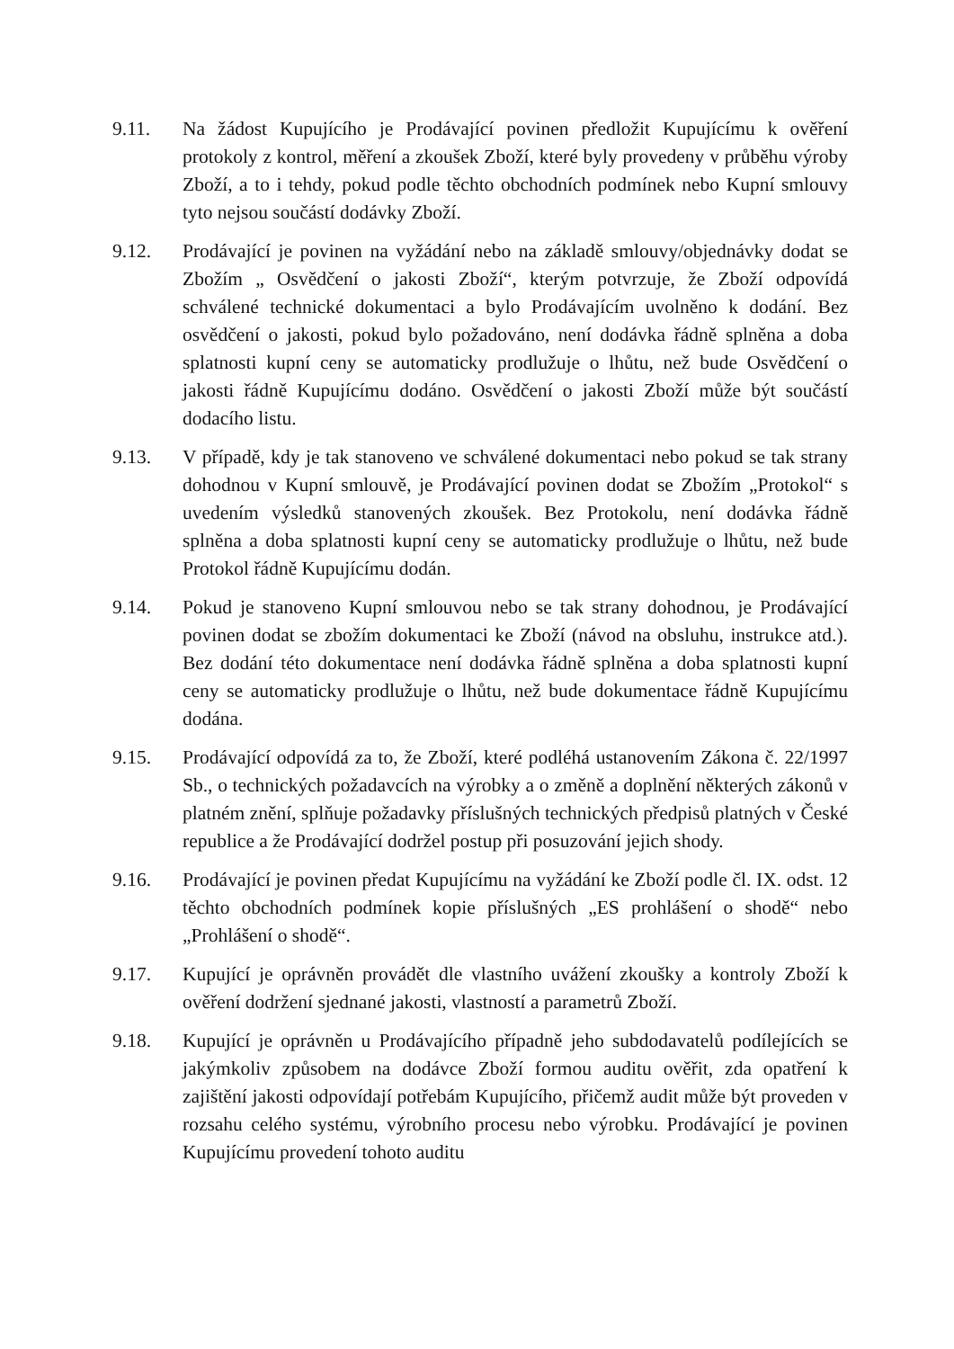9.11. Na žádost Kupujícího je Prodávající povinen předložit Kupujícímu k ověření protokoly z kontrol, měření a zkoušek Zboží, které byly provedeny v průběhu výroby Zboží, a to i tehdy, pokud podle těchto obchodních podmínek nebo Kupní smlouvy tyto nejsou součástí dodávky Zboží.
9.12. Prodávající je povinen na vyžádání nebo na základě smlouvy/objednávky dodat se Zbožím „ Osvědčení o jakosti Zboží“, kterým potvrzuje, že Zboží odpovídá schválené technické dokumentaci a bylo Prodávajícím uvolněno k dodání. Bez osvědčení o jakosti, pokud bylo požadováno, není dodávka řádně splněna a doba splatnosti kupní ceny se automaticky prodlužuje o lhůtu, než bude Osvědčení o jakosti řádně Kupujícímu dodáno. Osvědčení o jakosti Zboží může být součástí dodacího listu.
9.13. V případě, kdy je tak stanoveno ve schválené dokumentaci nebo pokud se tak strany dohodnou v Kupní smlouvě, je Prodávající povinen dodat se Zbožím „Protokol“ s uvedením výsledků stanovených zkoušek. Bez Protokolu, není dodávka řádně splněna a doba splatnosti kupní ceny se automaticky prodlužuje o lhůtu, než bude Protokol řádně Kupujícímu dodán.
9.14. Pokud je stanoveno Kupní smlouvou nebo se tak strany dohodnou, je Prodávající povinen dodat se zbožím dokumentaci ke Zboží (návod na obsluhu, instrukce atd.). Bez dodání této dokumentace není dodávka řádně splněna a doba splatnosti kupní ceny se automaticky prodlužuje o lhůtu, než bude dokumentace řádně Kupujícímu dodána.
9.15. Prodávající odpovídá za to, že Zboží, které podléhá ustanovením Zákona č. 22/1997 Sb., o technických požadavcích na výrobky a o změně a doplnění některých zákonů v platném znění, splňuje požadavky příslušných technických předpisů platných v České republice a že Prodávající dodržel postup při posuzování jejich shody.
9.16. Prodávající je povinen předat Kupujícímu na vyžádání ke Zboží podle čl. IX. odst. 12 těchto obchodních podmínek kopie příslušných „ES prohlášení o shodě“ nebo „Prohlášení o shodě“.
9.17. Kupující je oprávněn provádět dle vlastního uvážení zkoušky a kontroly Zboží k ověření dodržení sjednané jakosti, vlastností a parametrů Zboží.
9.18. Kupující je oprávněn u Prodávajícího případně jeho subdodavatelů podílejících se jakýmkoliv způsobem na dodávce Zboží formou auditu ověřit, zda opatření k zajištění jakosti odpovídají potřebám Kupujícího, přičemž audit může být proveden v rozsahu celého systému, výrobního procesu nebo výrobku. Prodávající je povinen Kupujícímu provedení tohoto auditu